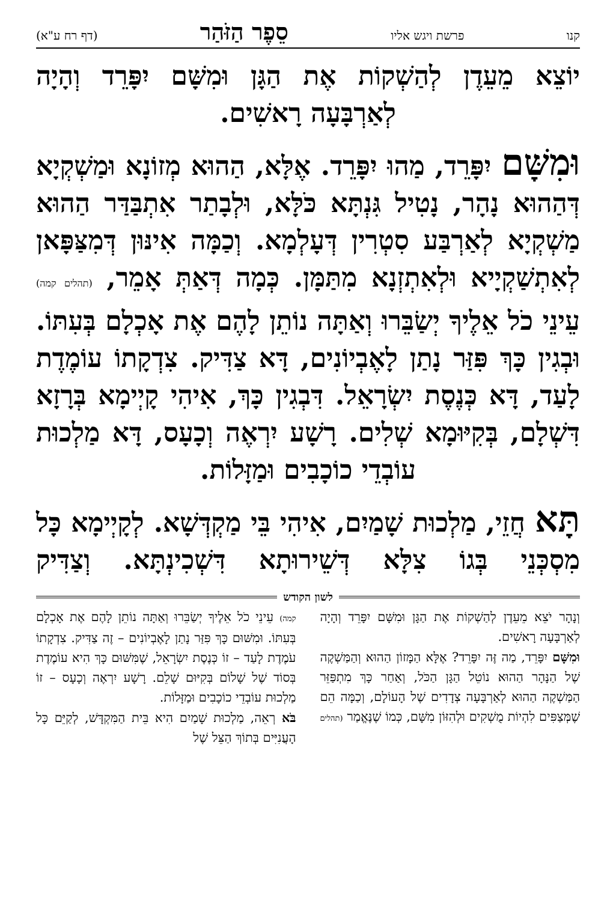קנו פרשת ויגש אליו סֵפֶר הַזֹּהַר (דף רח ע"א)
יוֹצֵא מֵעֵדֶן לְהַשְׁקוֹת אֶת הַגָּן וּמִשָּׁם יִפָּרֵד וְהָיָה לְאַרְבָּעָה רָאשִׁים.
וּמִשָּׁם יִפָּרֵד, מַהוּ יִפָּרֵד. אֶלָּא, הַהוּא מְזוֹנָא וּמַשְׁקְיָא דְּהַהוּא נָהָר, נָטִיל גִּנְתָּא כֹּלָּא, וּלְבָתַר אִתְבַּדַּר הַהוּא מַשְׁקְיָא לְאַרְבַּע סִטְרִין דְּעָלְמָא. וְכַמָּה אִינּוּן דְּמִצַּפָּאן לְאִתְשַׁקְיָיא וּלְאִתְזְנָא מִתַּמָּן. כְּמָה דְּאַתְּ אָמֵר, (תהלים קמה) עֵינֵי כֹל אֵלֶיךָ יְשַׂבֵּרוּ וְאַתָּה נוֹתֵן לָהֶם אֶת אָכְלָם בְּעִתּוֹ. וּבְגִין כָּךְ פִּזַּר נָתַן לָאֶבְיוֹנִים, דָּא צַדִּיק. צִדְקָתוֹ עוֹמֶדֶת לָעַד, דָּא כְּנֶסֶת יִשְׂרָאֵל. דִּבְגִין כָּךְ, אִיהִי קָיְימָא בְּרָזָא דִּשְׁלָם, בְּקִיּוּמָא שְׁלִים. רָשָׁע יִרְאֶה וְכָעָס, דָּא מַלְכוּת עוֹבְדֵי כוֹכָבִים וּמַזָּלוֹת.
תָּא חֲזֵי, מַלְכוּת שָׁמַיִם, אִיהִי בֵּי מַקְדְּשָׁא. לְקָיְימָא כָּל מִסְכְּנֵי בְּגוֹ צִלָּא דְּשֵׁירוּתָא דִּשְׁכִינְתָּא. וְצַדִּיק
לשון הקודש
וְנָהָר יֹצֵא מֵעֵדֶן לְהַשְׁקוֹת אֶת הַגָּן וּמִשָּׁם יִפָּרֵד וְהָיָה לְאַרְבָּעָה רָאשִׁים.
וּמִשָּׁם יִפָּרֵד, מַה זֶּה יִפָּרֵד? אֶלָּא הַמָּזוֹן הַהוּא וְהַמַּשְׁקֶה שֶׁל הַנָּהָר הַהוּא נוֹטֵל הַגָּן הַכֹּל, וְאַחַר כָּךְ מִתְפַּזֵּר הַמַּשְׁקֶה הַהוּא לְאַרְבָּעָה צְדָדִים שֶׁל הָעוֹלָם, וְכַמָּה הֵם שֶׁמְּצַפִּים לִהְיוֹת מֻשְׁקִים וּלְהִזּוֹן מִשָּׁם, כְּמוֹ שֶׁנֶּאֱמַר (תהלים קמה) עֵינֵי כֹל אֵלֶיךָ יְשַׂבֵּרוּ וְאַתָּה נוֹתֵן לָהֶם אֶת אָכְלָם בְּעִתּוֹ. וּמִשּׁוּם כָּךְ פִּזַּר נָתַן לָאֶבְיוֹנִים – זֶה צַדִּיק. צִדְקָתוֹ עֹמֶדֶת לָעַד – זוֹ כְּנֶסֶת יִשְׂרָאֵל, שֶׁמִּשּׁוּם כָּךְ הִיא עוֹמֶדֶת בְּסוֹד שֶׁל שָׁלוֹם בְּקִיּוּם שָׁלֵם. רָשָׁע יִרְאֶה וְכָעָס – זוֹ מַלְכוּת עוֹבְדֵי כוֹכָבִים וּמַזָּלוֹת.
בֹּא רְאֵה, מַלְכוּת שָׁמַיִם הִיא בֵּית הַמִּקְדָּשׁ, לְקַיֵּם כָּל הָעֲנִיִּים בְּתוֹךְ הַצֵּל שֶׁל